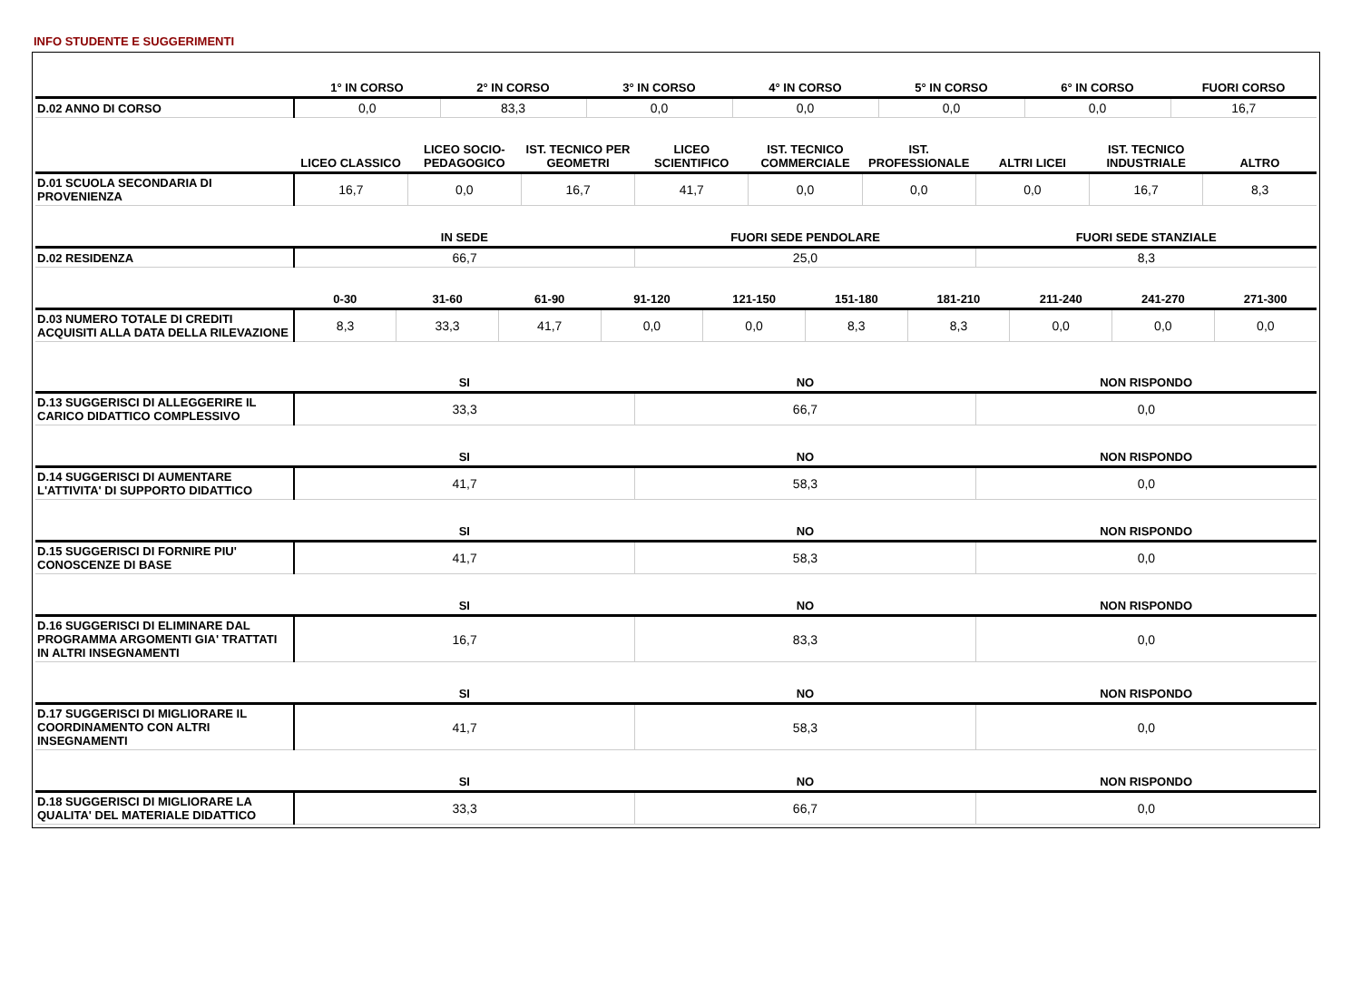INFO STUDENTE E SUGGERIMENTI
| | 1° IN CORSO | 2° IN CORSO | 3° IN CORSO | 4° IN CORSO | 5° IN CORSO | 6° IN CORSO | FUORI CORSO |
| --- | --- | --- | --- | --- | --- | --- | --- |
| D.02 ANNO DI CORSO | 0,0 | 83,3 | 0,0 | 0,0 | 0,0 | 0,0 | 16,7 |
| | LICEO CLASSICO | LICEO SOCIO-PEDAGOGICO | IST. TECNICO PER GEOMETRI | LICEO SCIENTIFICO | IST. TECNICO COMMERCIALE | IST. PROFESSIONALE | ALTRI LICEI | IST. TECNICO INDUSTRIALE | ALTRO |
| --- | --- | --- | --- | --- | --- | --- | --- | --- | --- |
| D.01 SCUOLA SECONDARIA DI PROVENIENZA | 16,7 | 0,0 | 16,7 | 41,7 | 0,0 | 0,0 | 0,0 | 16,7 | 8,3 |
| | IN SEDE | FUORI SEDE PENDOLARE | FUORI SEDE STANZIALE |
| --- | --- | --- | --- |
| D.02 RESIDENZA | 66,7 | 25,0 | 8,3 |
| | 0-30 | 31-60 | 61-90 | 91-120 | 121-150 | 151-180 | 181-210 | 211-240 | 241-270 | 271-300 |
| --- | --- | --- | --- | --- | --- | --- | --- | --- | --- | --- |
| D.03 NUMERO TOTALE DI CREDITI ACQUISITI ALLA DATA DELLA RILEVAZIONE | 8,3 | 33,3 | 41,7 | 0,0 | 0,0 | 8,3 | 8,3 | 0,0 | 0,0 | 0,0 |
| | SI | NO | NON RISPONDO |
| --- | --- | --- | --- |
| D.13 SUGGERISCI DI ALLEGGERIRE IL CARICO DIDATTICO COMPLESSIVO | 33,3 | 66,7 | 0,0 |
| | SI | NO | NON RISPONDO |
| D.14 SUGGERISCI DI AUMENTARE L'ATTIVITA' DI SUPPORTO DIDATTICO | 41,7 | 58,3 | 0,0 |
| | SI | NO | NON RISPONDO |
| D.15 SUGGERISCI DI FORNIRE PIU' CONOSCENZE DI BASE | 41,7 | 58,3 | 0,0 |
| | SI | NO | NON RISPONDO |
| D.16 SUGGERISCI DI ELIMINARE DAL PROGRAMMA ARGOMENTI GIA' TRATTATI IN ALTRI INSEGNAMENTI | 16,7 | 83,3 | 0,0 |
| | SI | NO | NON RISPONDO |
| D.17 SUGGERISCI DI MIGLIORARE IL COORDINAMENTO CON ALTRI INSEGNAMENTI | 41,7 | 58,3 | 0,0 |
| | SI | NO | NON RISPONDO |
| D.18 SUGGERISCI DI MIGLIORARE LA QUALITA' DEL MATERIALE DIDATTICO | 33,3 | 66,7 | 0,0 |